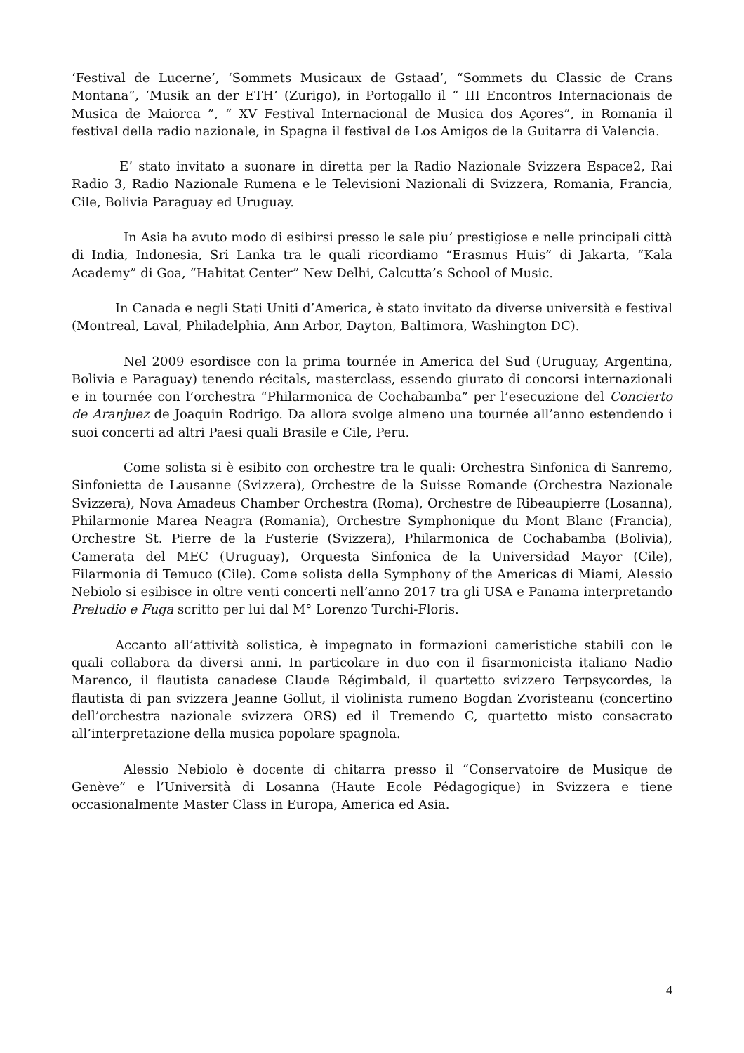‘Festival de Lucerne’, ‘Sommets Musicaux de Gstaad’, “Sommets du Classic de Crans Montana”, ‘Musik an der ETH’ (Zurigo), in Portogallo il “ III Encontros Internacionais de Musica de Maiorca ”, “ XV Festival Internacional de Musica dos Açores”, in Romania il festival della radio nazionale, in Spagna il festival de Los Amigos de la Guitarra di Valencia.
E’ stato invitato a suonare in diretta per la Radio Nazionale Svizzera Espace2, Rai Radio 3, Radio Nazionale Rumena e le Televisioni Nazionali di Svizzera, Romania, Francia, Cile, Bolivia Paraguay ed Uruguay.
In Asia ha avuto modo di esibirsi presso le sale piu’ prestigiose e nelle principali città di India, Indonesia, Sri Lanka tra le quali ricordiamo “Erasmus Huis” di Jakarta, “Kala Academy” di Goa, “Habitat Center” New Delhi, Calcutta’s School of Music.
In Canada e negli Stati Uniti d’America, è stato invitato da diverse università e festival (Montreal, Laval, Philadelphia, Ann Arbor, Dayton, Baltimora, Washington DC).
Nel 2009 esordisce con la prima tournée in America del Sud (Uruguay, Argentina, Bolivia e Paraguay) tenendo récitals, masterclass, essendo giurato di concorsi internazionali e in tournée con l’orchestra “Philarmonica de Cochabamba” per l’esecuzione del Concierto de Aranjuez de Joaquin Rodrigo. Da allora svolge almeno una tournée all’anno estendendo i suoi concerti ad altri Paesi quali Brasile e Cile, Peru.
Come solista si è esibito con orchestre tra le quali: Orchestra Sinfonica di Sanremo, Sinfonietta de Lausanne (Svizzera), Orchestre de la Suisse Romande (Orchestra Nazionale Svizzera), Nova Amadeus Chamber Orchestra (Roma), Orchestre de Ribeaupierre (Losanna), Philarmonie Marea Neagra (Romania), Orchestre Symphonique du Mont Blanc (Francia), Orchestre St. Pierre de la Fusterie (Svizzera), Philarmonica de Cochabamba (Bolivia), Camerata del MEC (Uruguay), Orquesta Sinfonica de la Universidad Mayor (Cile), Filarmonia di Temuco (Cile). Come solista della Symphony of the Americas di Miami, Alessio Nebiolo si esibisce in oltre venti concerti nell’anno 2017 tra gli USA e Panama interpretando Preludio e Fuga scritto per lui dal M° Lorenzo Turchi-Floris.
Accanto all’attività solistica, è impegnato in formazioni cameristiche stabili con le quali collabora da diversi anni. In particolare in duo con il fisarmonicista italiano Nadio Marenco, il flautista canadese Claude Régimbald, il quartetto svizzero Terpsycordes, la flautista di pan svizzera Jeanne Gollut, il violinista rumeno Bogdan Zvoristeanu (concertino dell’orchestra nazionale svizzera ORS) ed il Tremendo C, quartetto misto consacrato all’interpretazione della musica popolare spagnola.
Alessio Nebiolo è docente di chitarra presso il “Conservatoire de Musique de Genève” e l’Università di Losanna (Haute Ecole Pédagogique) in Svizzera e tiene occasionalmente Master Class in Europa, America ed Asia.
4